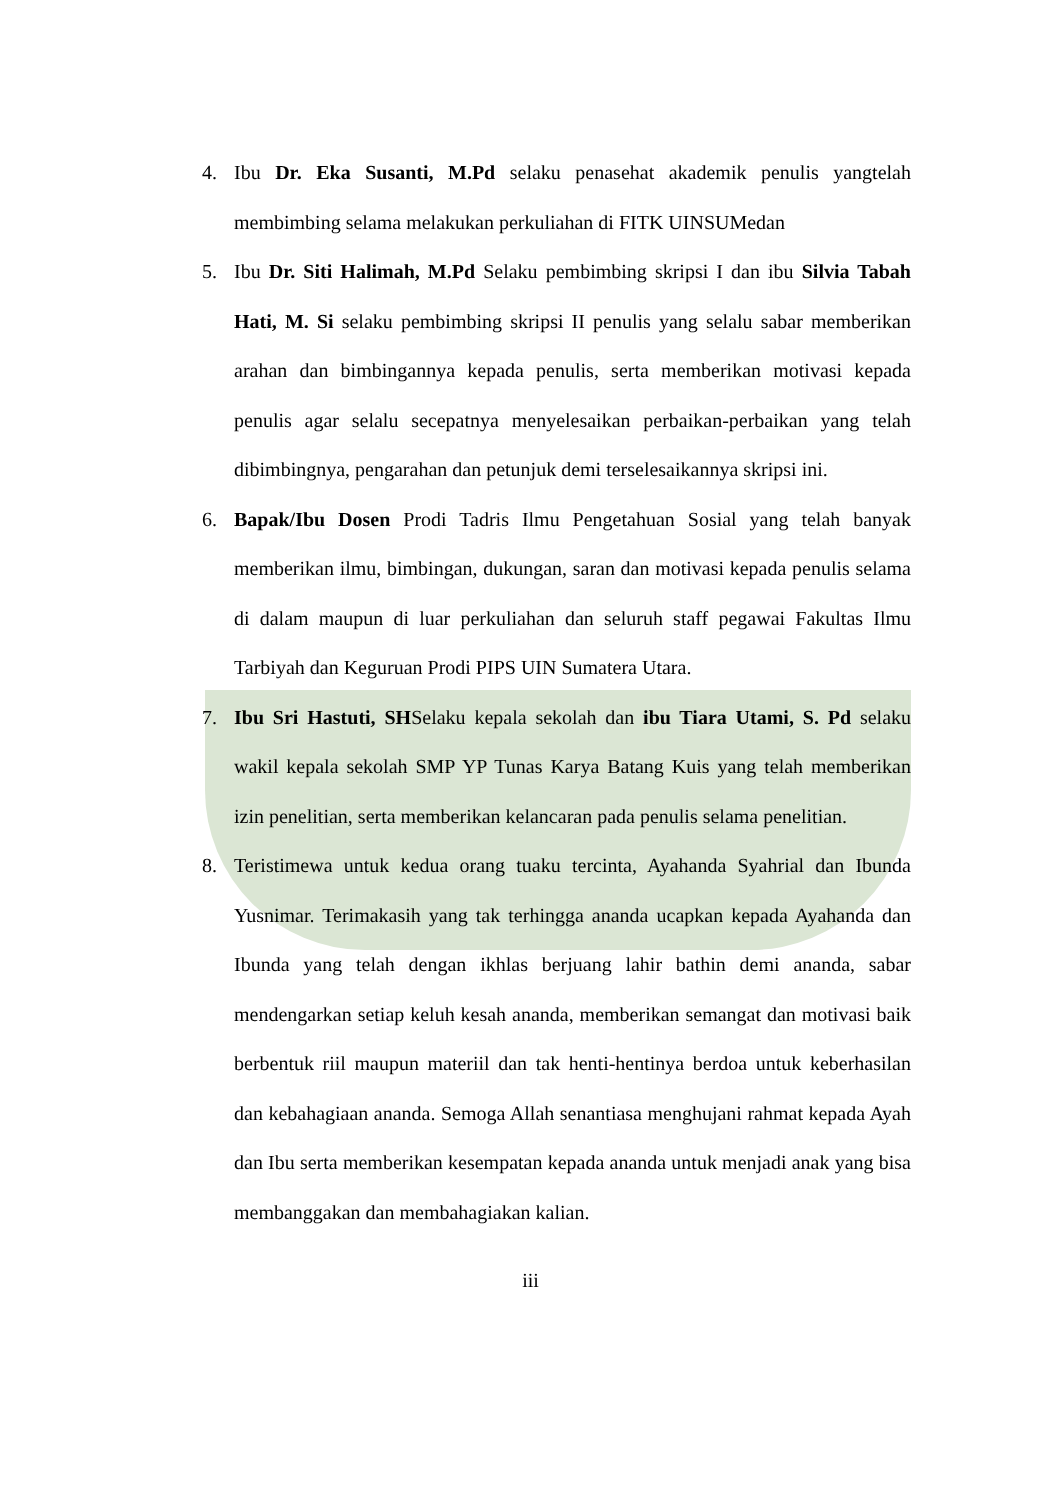4. Ibu Dr. Eka Susanti, M.Pd selaku penasehat akademik penulis yangtelah membimbing selama melakukan perkuliahan di FITK UINSUMedan
5. Ibu Dr. Siti Halimah, M.Pd Selaku pembimbing skripsi I dan ibu Silvia Tabah Hati, M. Si selaku pembimbing skripsi II penulis yang selalu sabar memberikan arahan dan bimbingannya kepada penulis, serta memberikan motivasi kepada penulis agar selalu secepatnya menyelesaikan perbaikan-perbaikan yang telah dibimbingnya, pengarahan dan petunjuk demi terselesaikannya skripsi ini.
6. Bapak/Ibu Dosen Prodi Tadris Ilmu Pengetahuan Sosial yang telah banyak memberikan ilmu, bimbingan, dukungan, saran dan motivasi kepada penulis selama di dalam maupun di luar perkuliahan dan seluruh staff pegawai Fakultas Ilmu Tarbiyah dan Keguruan Prodi PIPS UIN Sumatera Utara.
7. Ibu Sri Hastuti, SHSelaku kepala sekolah dan ibu Tiara Utami, S. Pd selaku wakil kepala sekolah SMP YP Tunas Karya Batang Kuis yang telah memberikan izin penelitian, serta memberikan kelancaran pada penulis selama penelitian.
8. Teristimewa untuk kedua orang tuaku tercinta, Ayahanda Syahrial dan Ibunda Yusnimar. Terimakasih yang tak terhingga ananda ucapkan kepada Ayahanda dan Ibunda yang telah dengan ikhlas berjuang lahir bathin demi ananda, sabar mendengarkan setiap keluh kesah ananda, memberikan semangat dan motivasi baik berbentuk riil maupun materiil dan tak henti-hentinya berdoa untuk keberhasilan dan kebahagiaan ananda. Semoga Allah senantiasa menghujani rahmat kepada Ayah dan Ibu serta memberikan kesempatan kepada ananda untuk menjadi anak yang bisa membanggakan dan membahagiakan kalian.
iii